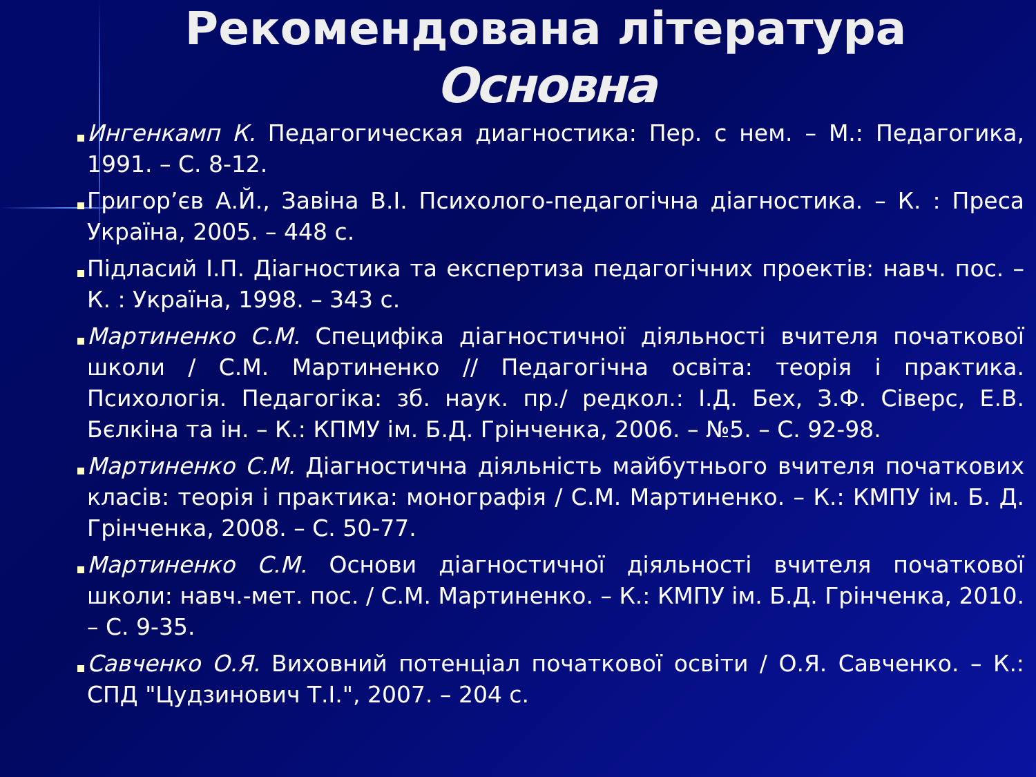Рекомендована література
Основна
Ингенкамп К. Педагогическая диагностика: Пер. с нем. – М.: Педагогика, 1991. – С. 8-12.
Григор’єв А.Й., Завіна В.І. Психолого-педагогічна діагностика. – К. : Преса Україна, 2005. – 448 с.
Підласий І.П. Діагностика та експертиза педагогічних проектів: навч. пос. – К. : Україна, 1998. – 343 с.
Мартиненко С.М. Специфіка діагностичної діяльності вчителя початкової школи / С.М. Мартиненко // Педагогічна освіта: теорія і практика. Психологія. Педагогіка: зб. наук. пр./ редкол.: І.Д. Бех, З.Ф. Сіверс, Е.В. Бєлкіна та ін. – К.: КПМУ ім. Б.Д. Грінченка, 2006. – №5. – С. 92-98.
Мартиненко С.М. Діагностична діяльність майбутнього вчителя початкових класів: теорія і практика: монографія / С.М. Мартиненко. – К.: КМПУ ім. Б. Д. Грінченка, 2008. – С. 50-77.
Мартиненко С.М. Основи діагностичної діяльності вчителя початкової школи: навч.-мет. пос. / С.М. Мартиненко. – К.: КМПУ ім. Б.Д. Грінченка, 2010. – С. 9-35.
Савченко О.Я. Виховний потенціал початкової освіти / О.Я. Савченко. – К.: СПД "Цудзинович Т.І.", 2007. – 204 с.